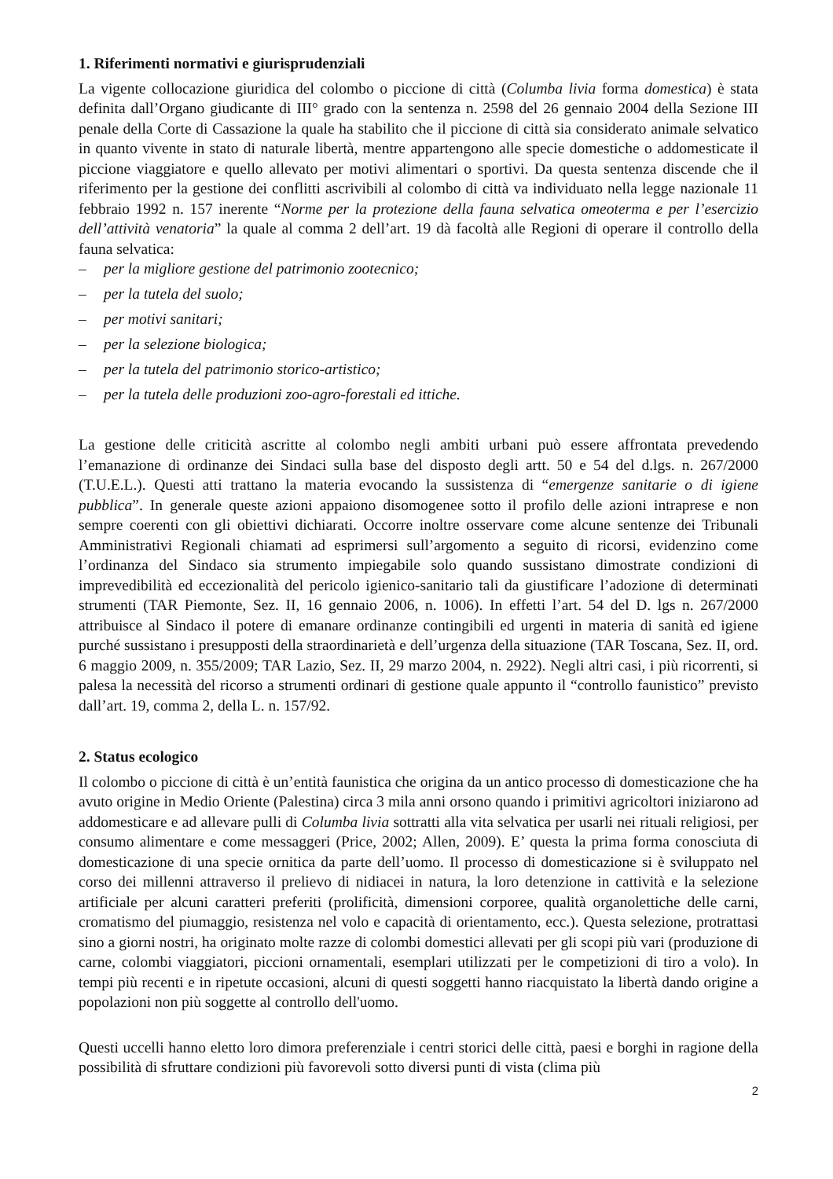1. Riferimenti normativi e giurisprudenziali
La vigente collocazione giuridica del colombo o piccione di città (Columba livia forma domestica) è stata definita dall’Organo giudicante di III° grado con la sentenza n. 2598 del 26 gennaio 2004 della Sezione III penale della Corte di Cassazione la quale ha stabilito che il piccione di città sia considerato animale selvatico in quanto vivente in stato di naturale libertà, mentre appartengono alle specie domestiche o addomesticate il piccione viaggiatore e quello allevato per motivi alimentari o sportivi. Da questa sentenza discende che il riferimento per la gestione dei conflitti ascrivibili al colombo di città va individuato nella legge nazionale 11 febbraio 1992 n. 157 inerente “Norme per la protezione della fauna selvatica omeoterma e per l’esercizio dell’attività venatoria” la quale al comma 2 dell’art. 19 dà facoltà alle Regioni di operare il controllo della fauna selvatica:
– per la migliore gestione del patrimonio zootecnico;
– per la tutela del suolo;
– per motivi sanitari;
– per la selezione biologica;
– per la tutela del patrimonio storico-artistico;
– per la tutela delle produzioni zoo-agro-forestali ed ittiche.
La gestione delle criticità ascritte al colombo negli ambiti urbani può essere affrontata prevedendo l’emanazione di ordinanze dei Sindaci sulla base del disposto degli artt. 50 e 54 del d.lgs. n. 267/2000 (T.U.E.L.). Questi atti trattano la materia evocando la sussistenza di “emergenze sanitarie o di igiene pubblica”. In generale queste azioni appaiono disomogenee sotto il profilo delle azioni intraprese e non sempre coerenti con gli obiettivi dichiarati. Occorre inoltre osservare come alcune sentenze dei Tribunali Amministrativi Regionali chiamati ad esprimersi sull’argomento a seguito di ricorsi, evidenzino come l’ordinanza del Sindaco sia strumento impiegabile solo quando sussistano dimostrate condizioni di imprevedibilità ed eccezionalità del pericolo igienico-sanitario tali da giustificare l’adozione di determinati strumenti (TAR Piemonte, Sez. II, 16 gennaio 2006, n. 1006). In effetti l’art. 54 del D. lgs n. 267/2000 attribuisce al Sindaco il potere di emanare ordinanze contingibili ed urgenti in materia di sanità ed igiene purché sussistano i presupposti della straordinarietà e dell’urgenza della situazione (TAR Toscana, Sez. II, ord. 6 maggio 2009, n. 355/2009; TAR Lazio, Sez. II, 29 marzo 2004, n. 2922). Negli altri casi, i più ricorrenti, si palesa la necessità del ricorso a strumenti ordinari di gestione quale appunto il “controllo faunistico” previsto dall’art. 19, comma 2, della L. n. 157/92.
2. Status ecologico
Il colombo o piccione di città è un’entità faunistica che origina da un antico processo di domesticazione che ha avuto origine in Medio Oriente (Palestina) circa 3 mila anni orsono quando i primitivi agricoltori iniziarono ad addomesticare e ad allevare pulli di Columba livia sottratti alla vita selvatica per usarli nei rituali religiosi, per consumo alimentare e come messaggeri (Price, 2002; Allen, 2009). E’ questa la prima forma conosciuta di domesticazione di una specie ornitica da parte dell’uomo. Il processo di domesticazione si è sviluppato nel corso dei millenni attraverso il prelievo di nidiacei in natura, la loro detenzione in cattività e la selezione artificiale per alcuni caratteri preferiti (prolificità, dimensioni corporee, qualità organolettiche delle carni, cromatismo del piumaggio, resistenza nel volo e capacità di orientamento, ecc.). Questa selezione, protrattasi sino a giorni nostri, ha originato molte razze di colombi domestici allevati per gli scopi più vari (produzione di carne, colombi viaggiatori, piccioni ornamentali, esemplari utilizzati per le competizioni di tiro a volo). In tempi più recenti e in ripetute occasioni, alcuni di questi soggetti hanno riacquistato la libertà dando origine a popolazioni non più soggette al controllo dell'uomo.
Questi uccelli hanno eletto loro dimora preferenziale i centri storici delle città, paesi e borghi in ragione della possibilità di sfruttare condizioni più favorevoli sotto diversi punti di vista (clima più
2